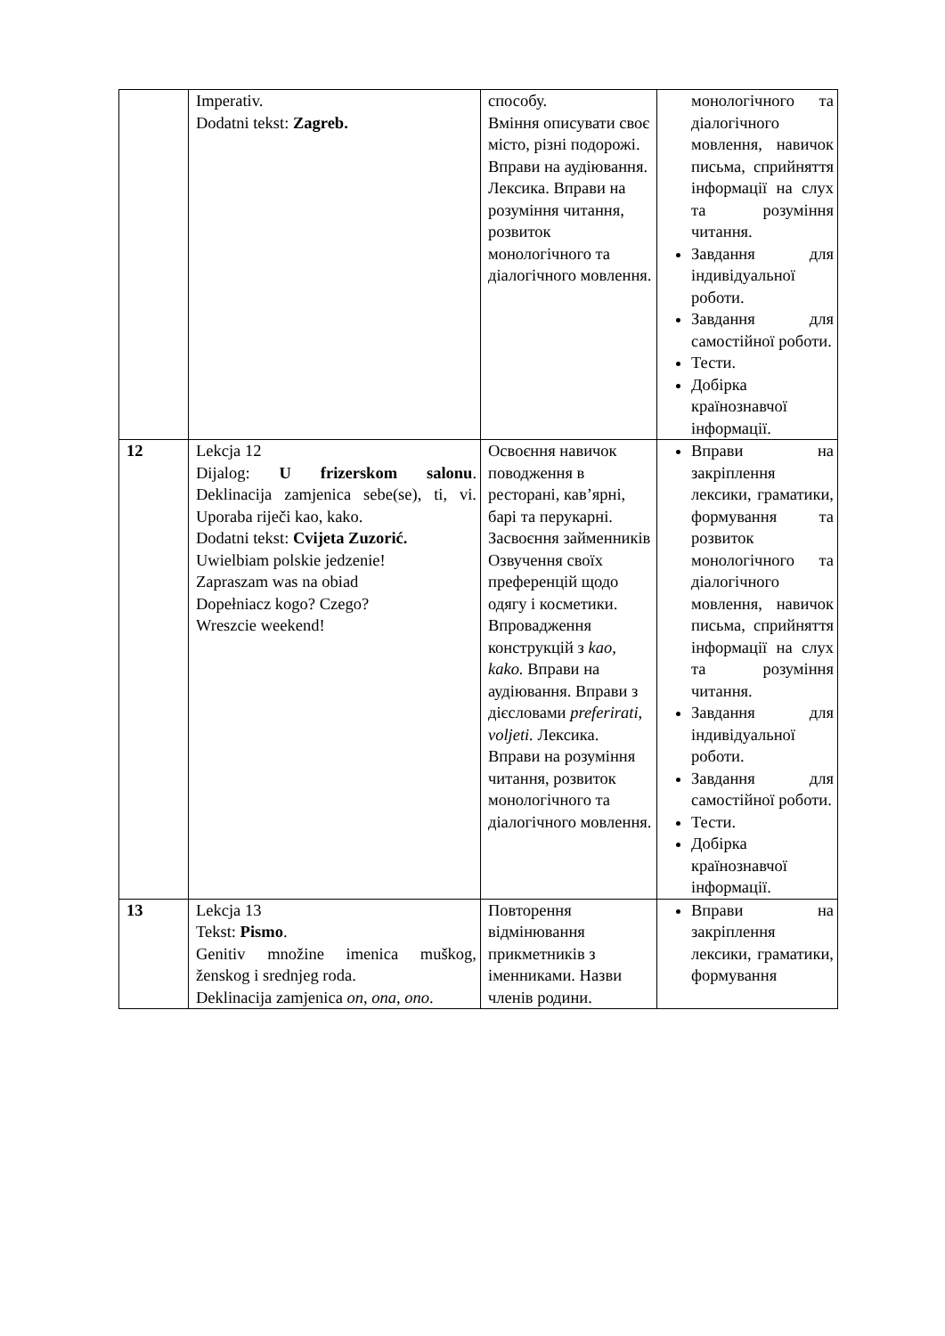| | Imperativ. Dodatni tekst: Zagreb. | способу. Вміння описувати своє місто, різні подорожі. Вправи на аудіювання. Лексика. Вправи на розуміння читання, розвиток монологічного та діалогічного мовлення. | монологічного та діалогічного мовлення, навичок письма, сприйняття інформації на слух та розуміння читання. Завдання для індивідуальної роботи. Завдання для самостійної роботи. Тести. Добірка країнознавчої інформації. |
| 12 | Lekcja 12 Dijalog: U frizerskom salonu . Deklinacija zamjenica sebe(se), ti, vi. Uporaba riječi kao, kako. Dodatni tekst: Cvijeta Zuzorić. Uwielbiam polskie jedzenie! Zapraszam was na obiad Dopełniacz kogo? Czego? Wreszcie weekend! | Освоєння навичок поводження в ресторані, кав’ярні, барі та перукарні. Засвоєння займенників Озвучення своїх преференцій щодо одягу і косметики. Впровадження конструкцій з kao, kako. Вправи на аудіювання. Вправи з дієсловами preferirati, voljeti. Лексика. Вправи на розуміння читання, розвиток монологічного та діалогічного мовлення. | Вправи на закріплення лексики, граматики, формування та розвиток монологічного та діалогічного мовлення, навичок письма, сприйняття інформації на слух та розуміння читання. Завдання для індивідуальної роботи. Завдання для самостійної роботи. Тести. Добірка країнознавчої інформації. |
| 13 | Lekcja 13 Tekst: Pismo . Genitiv množine imenica muškog, ženskog i srednjeg roda. Deklinacija zamjenica on, ona, ono . | Повторення відмінювання прикметників з іменниками. Назви членів родини. | Вправи на закріплення лексики, граматики, формування |